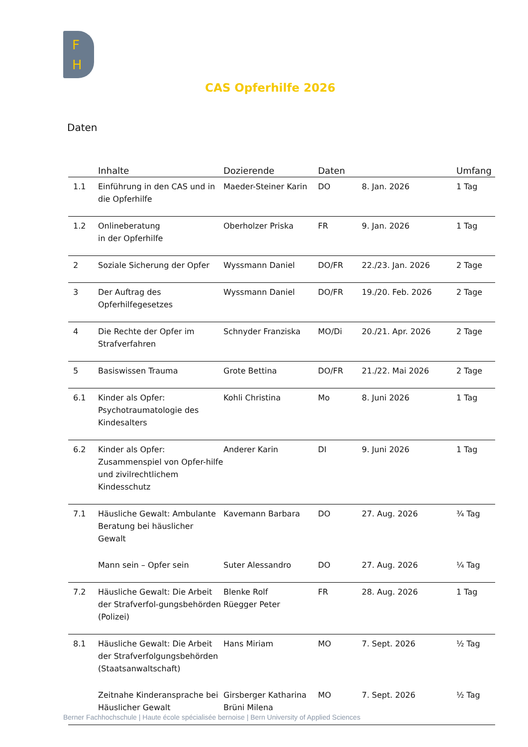F
H
CAS Opferhilfe 2026
Daten
| | Inhalte | Dozierende | Daten | | Umfang |
| --- | --- | --- | --- | --- | --- |
| 1.1 | Einführung in den CAS und in die Opferhilfe | Maeder-Steiner Karin | DO | 8. Jan. 2026 | 1 Tag |
| 1.2 | Onlineberatung in der Opferhilfe | Oberholzer Priska | FR | 9. Jan. 2026 | 1 Tag |
| 2 | Soziale Sicherung der Opfer | Wyssmann Daniel | DO/FR | 22./23. Jan. 2026 | 2 Tage |
| 3 | Der Auftrag des Opferhilfegesetzes | Wyssmann Daniel | DO/FR | 19./20. Feb. 2026 | 2 Tage |
| 4 | Die Rechte der Opfer im Strafverfahren | Schnyder Franziska | MO/Di | 20./21. Apr. 2026 | 2 Tage |
| 5 | Basiswissen Trauma | Grote Bettina | DO/FR | 21./22. Mai 2026 | 2 Tage |
| 6.1 | Kinder als Opfer: Psychotraumatologie des Kindesalters | Kohli Christina | Mo | 8. Juni 2026 | 1 Tag |
| 6.2 | Kinder als Opfer: Zusammenspiel von Opfer-hilfe und zivilrechtlichem Kindesschutz | Anderer Karin | DI | 9. Juni 2026 | 1 Tag |
| 7.1 | Häusliche Gewalt: Ambulante Beratung bei häuslicher Gewalt | Kavemann Barbara | DO | 27. Aug. 2026 | ¾ Tag |
| | Mann sein – Opfer sein | Suter Alessandro | DO | 27. Aug. 2026 | ¼ Tag |
| 7.2 | Häusliche Gewalt: Die Arbeit der Strafverfol-gungsbehörden (Polizei) | Blenke Rolf Rüegger Peter | FR | 28. Aug. 2026 | 1 Tag |
| 8.1 | Häusliche Gewalt: Die Arbeit der Strafverfolgungsbehörden (Staatsanwaltschaft) | Hans Miriam | MO | 7. Sept. 2026 | ½ Tag |
| | Zeitnahe Kinderansprache bei Häuslicher Gewalt | Girsberger Katharina Brüni Milena | MO | 7. Sept. 2026 | ½ Tag |
Berner Fachhochschule | Haute école spécialisée bernoise | Bern University of Applied Sciences